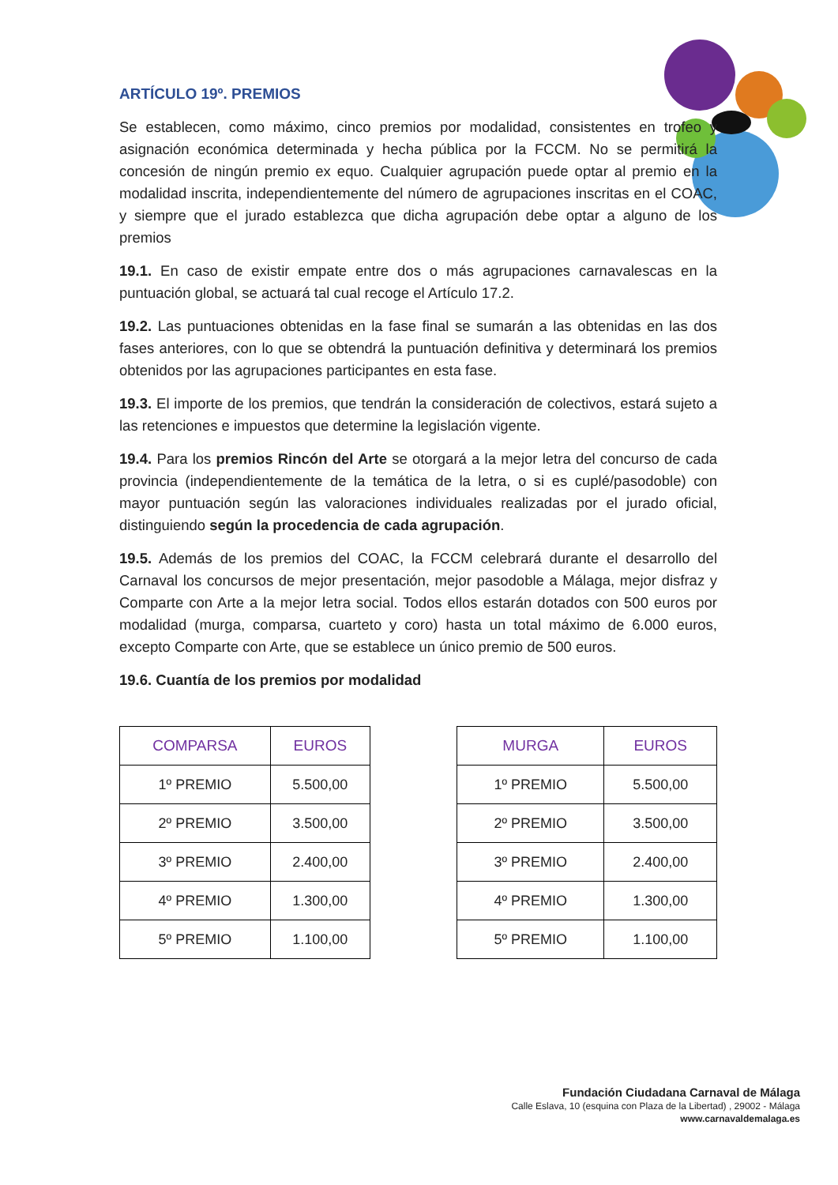ARTÍCULO 19º. PREMIOS
Se establecen, como máximo, cinco premios por modalidad, consistentes en trofeo y asignación económica determinada y hecha pública por la FCCM. No se permitirá la concesión de ningún premio ex equo. Cualquier agrupación puede optar al premio en la modalidad inscrita, independientemente del número de agrupaciones inscritas en el COAC, y siempre que el jurado establezca que dicha agrupación debe optar a alguno de los premios
19.1. En caso de existir empate entre dos o más agrupaciones carnavalescas en la puntuación global, se actuará tal cual recoge el Artículo 17.2.
19.2. Las puntuaciones obtenidas en la fase final se sumarán a las obtenidas en las dos fases anteriores, con lo que se obtendrá la puntuación definitiva y determinará los premios obtenidos por las agrupaciones participantes en esta fase.
19.3. El importe de los premios, que tendrán la consideración de colectivos, estará sujeto a las retenciones e impuestos que determine la legislación vigente.
19.4. Para los premios Rincón del Arte se otorgará a la mejor letra del concurso de cada provincia (independientemente de la temática de la letra, o si es cuplé/pasodoble) con mayor puntuación según las valoraciones individuales realizadas por el jurado oficial, distinguiendo según la procedencia de cada agrupación.
19.5. Además de los premios del COAC, la FCCM celebrará durante el desarrollo del Carnaval los concursos de mejor presentación, mejor pasodoble a Málaga, mejor disfraz y Comparte con Arte a la mejor letra social. Todos ellos estarán dotados con 500 euros por modalidad (murga, comparsa, cuarteto y coro) hasta un total máximo de 6.000 euros, excepto Comparte con Arte, que se establece un único premio de 500 euros.
19.6. Cuantía de los premios por modalidad
| COMPARSA | EUROS |
| --- | --- |
| 1º PREMIO | 5.500,00 |
| 2º PREMIO | 3.500,00 |
| 3º PREMIO | 2.400,00 |
| 4º PREMIO | 1.300,00 |
| 5º PREMIO | 1.100,00 |
| MURGA | EUROS |
| --- | --- |
| 1º PREMIO | 5.500,00 |
| 2º PREMIO | 3.500,00 |
| 3º PREMIO | 2.400,00 |
| 4º PREMIO | 1.300,00 |
| 5º PREMIO | 1.100,00 |
Fundación Ciudadana Carnaval de Málaga
Calle Eslava, 10 (esquina con Plaza de la Libertad) , 29002 - Málaga
www.carnavaldemalaga.es